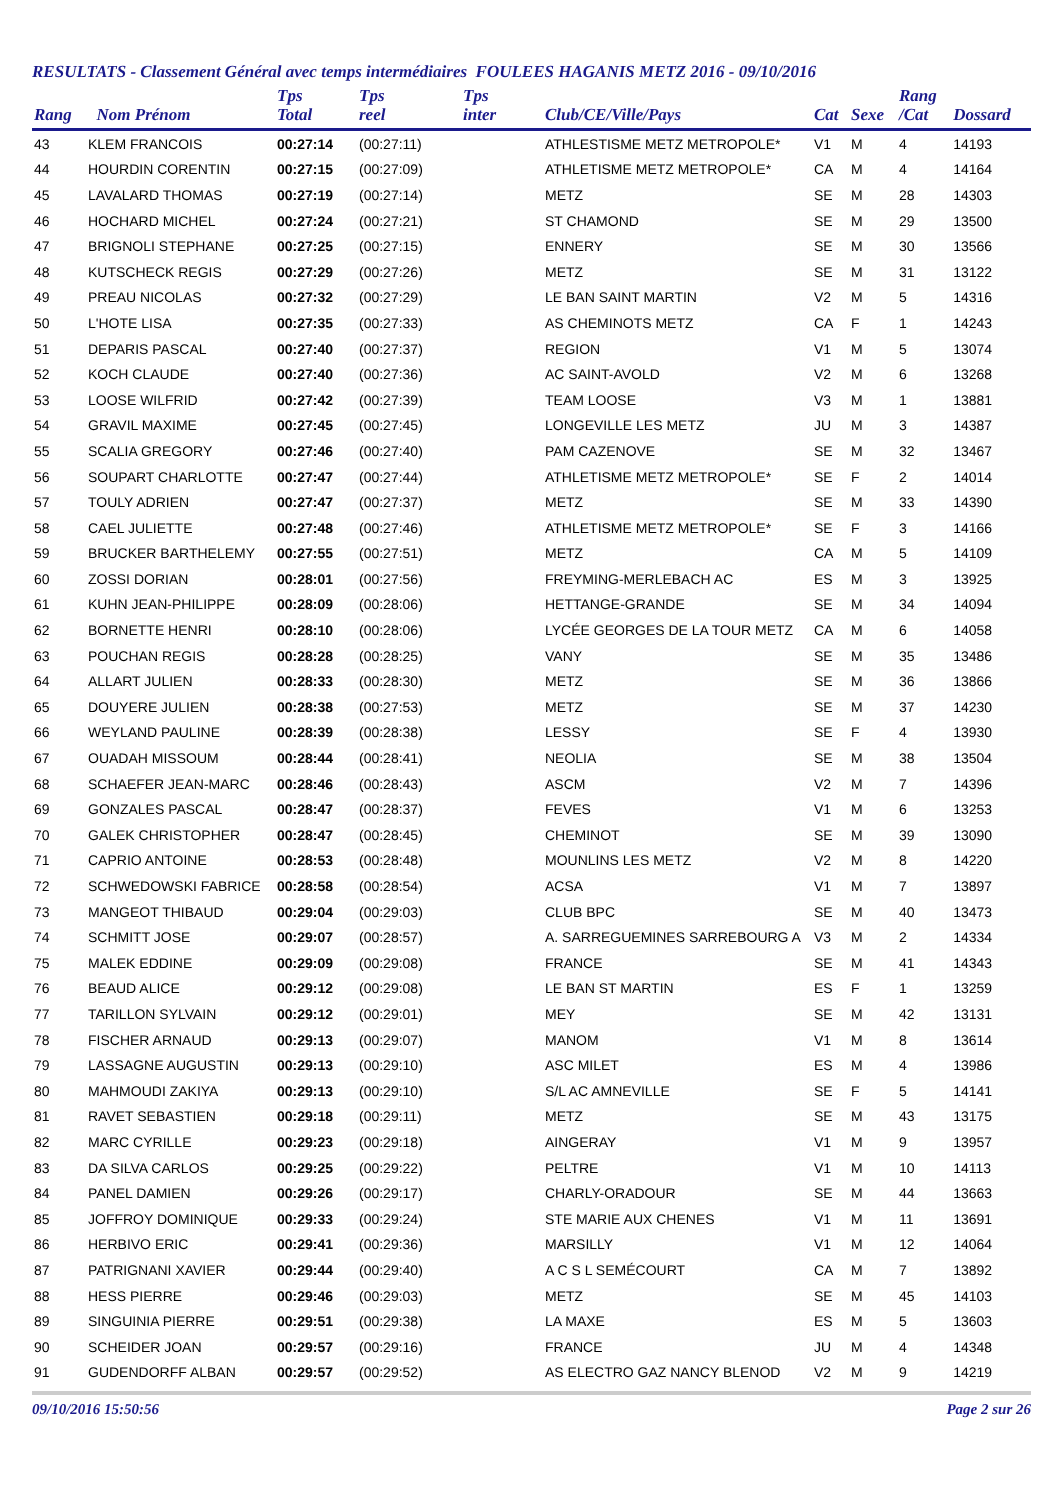RESULTATS - Classement Général avec temps intermédiaires FOULEES HAGANIS METZ 2016 - 09/10/2016
| Rang | Nom Prénom | Tps Total | Tps reel | Tps inter | Club/CE/Ville/Pays | Cat | Sexe | Rang /Cat | Dossard |
| --- | --- | --- | --- | --- | --- | --- | --- | --- | --- |
| 43 | KLEM FRANCOIS | 00:27:14 | (00:27:11) | | ATHLESTISME METZ METROPOLE* | V1 | M | 4 | 14193 |
| 44 | HOURDIN CORENTIN | 00:27:15 | (00:27:09) | | ATHLETISME METZ METROPOLE* | CA | M | 4 | 14164 |
| 45 | LAVALARD THOMAS | 00:27:19 | (00:27:14) | | METZ | SE | M | 28 | 14303 |
| 46 | HOCHARD MICHEL | 00:27:24 | (00:27:21) | | ST CHAMOND | SE | M | 29 | 13500 |
| 47 | BRIGNOLI STEPHANE | 00:27:25 | (00:27:15) | | ENNERY | SE | M | 30 | 13566 |
| 48 | KUTSCHECK REGIS | 00:27:29 | (00:27:26) | | METZ | SE | M | 31 | 13122 |
| 49 | PREAU NICOLAS | 00:27:32 | (00:27:29) | | LE BAN SAINT MARTIN | V2 | M | 5 | 14316 |
| 50 | L'HOTE LISA | 00:27:35 | (00:27:33) | | AS CHEMINOTS METZ | CA | F | 1 | 14243 |
| 51 | DEPARIS PASCAL | 00:27:40 | (00:27:37) | | REGION | V1 | M | 5 | 13074 |
| 52 | KOCH CLAUDE | 00:27:40 | (00:27:36) | | AC SAINT-AVOLD | V2 | M | 6 | 13268 |
| 53 | LOOSE WILFRID | 00:27:42 | (00:27:39) | | TEAM LOOSE | V3 | M | 1 | 13881 |
| 54 | GRAVIL MAXIME | 00:27:45 | (00:27:45) | | LONGEVILLE LES METZ | JU | M | 3 | 14387 |
| 55 | SCALIA GREGORY | 00:27:46 | (00:27:40) | | PAM CAZENOVE | SE | M | 32 | 13467 |
| 56 | SOUPART CHARLOTTE | 00:27:47 | (00:27:44) | | ATHLETISME METZ METROPOLE* | SE | F | 2 | 14014 |
| 57 | TOULY ADRIEN | 00:27:47 | (00:27:37) | | METZ | SE | M | 33 | 14390 |
| 58 | CAEL JULIETTE | 00:27:48 | (00:27:46) | | ATHLETISME METZ METROPOLE* | SE | F | 3 | 14166 |
| 59 | BRUCKER BARTHELEMY | 00:27:55 | (00:27:51) | | METZ | CA | M | 5 | 14109 |
| 60 | ZOSSI DORIAN | 00:28:01 | (00:27:56) | | FREYMING-MERLEBACH AC | ES | M | 3 | 13925 |
| 61 | KUHN JEAN-PHILIPPE | 00:28:09 | (00:28:06) | | HETTANGE-GRANDE | SE | M | 34 | 14094 |
| 62 | BORNETTE HENRI | 00:28:10 | (00:28:06) | | LYCÉE GEORGES DE LA TOUR METZ | CA | M | 6 | 14058 |
| 63 | POUCHAN REGIS | 00:28:28 | (00:28:25) | | VANY | SE | M | 35 | 13486 |
| 64 | ALLART JULIEN | 00:28:33 | (00:28:30) | | METZ | SE | M | 36 | 13866 |
| 65 | DOUYERE JULIEN | 00:28:38 | (00:27:53) | | METZ | SE | M | 37 | 14230 |
| 66 | WEYLAND PAULINE | 00:28:39 | (00:28:38) | | LESSY | SE | F | 4 | 13930 |
| 67 | OUADAH MISSOUM | 00:28:44 | (00:28:41) | | NEOLIA | SE | M | 38 | 13504 |
| 68 | SCHAEFER JEAN-MARC | 00:28:46 | (00:28:43) | | ASCM | V2 | M | 7 | 14396 |
| 69 | GONZALES PASCAL | 00:28:47 | (00:28:37) | | FEVES | V1 | M | 6 | 13253 |
| 70 | GALEK CHRISTOPHER | 00:28:47 | (00:28:45) | | CHEMINOT | SE | M | 39 | 13090 |
| 71 | CAPRIO ANTOINE | 00:28:53 | (00:28:48) | | MOUNLINS LES METZ | V2 | M | 8 | 14220 |
| 72 | SCHWEDOWSKI FABRICE | 00:28:58 | (00:28:54) | | ACSA | V1 | M | 7 | 13897 |
| 73 | MANGEOT THIBAUD | 00:29:04 | (00:29:03) | | CLUB BPC | SE | M | 40 | 13473 |
| 74 | SCHMITT JOSE | 00:29:07 | (00:28:57) | | A. SARREGUEMINES SARREBOURG A | V3 | M | 2 | 14334 |
| 75 | MALEK EDDINE | 00:29:09 | (00:29:08) | | FRANCE | SE | M | 41 | 14343 |
| 76 | BEAUD ALICE | 00:29:12 | (00:29:08) | | LE BAN ST MARTIN | ES | F | 1 | 13259 |
| 77 | TARILLON SYLVAIN | 00:29:12 | (00:29:01) | | MEY | SE | M | 42 | 13131 |
| 78 | FISCHER ARNAUD | 00:29:13 | (00:29:07) | | MANOM | V1 | M | 8 | 13614 |
| 79 | LASSAGNE AUGUSTIN | 00:29:13 | (00:29:10) | | ASC MILET | ES | M | 4 | 13986 |
| 80 | MAHMOUDI ZAKIYA | 00:29:13 | (00:29:10) | | S/L AC AMNEVILLE | SE | F | 5 | 14141 |
| 81 | RAVET SEBASTIEN | 00:29:18 | (00:29:11) | | METZ | SE | M | 43 | 13175 |
| 82 | MARC CYRILLE | 00:29:23 | (00:29:18) | | AINGERAY | V1 | M | 9 | 13957 |
| 83 | DA SILVA CARLOS | 00:29:25 | (00:29:22) | | PELTRE | V1 | M | 10 | 14113 |
| 84 | PANEL DAMIEN | 00:29:26 | (00:29:17) | | CHARLY-ORADOUR | SE | M | 44 | 13663 |
| 85 | JOFFROY DOMINIQUE | 00:29:33 | (00:29:24) | | STE MARIE AUX CHENES | V1 | M | 11 | 13691 |
| 86 | HERBIVO ERIC | 00:29:41 | (00:29:36) | | MARSILLY | V1 | M | 12 | 14064 |
| 87 | PATRIGNANI XAVIER | 00:29:44 | (00:29:40) | | A C S L SEMÉCOURT | CA | M | 7 | 13892 |
| 88 | HESS PIERRE | 00:29:46 | (00:29:03) | | METZ | SE | M | 45 | 14103 |
| 89 | SINGUINIA PIERRE | 00:29:51 | (00:29:38) | | LA MAXE | ES | M | 5 | 13603 |
| 90 | SCHEIDER JOAN | 00:29:57 | (00:29:16) | | FRANCE | JU | M | 4 | 14348 |
| 91 | GUDENDORFF ALBAN | 00:29:57 | (00:29:52) | | AS ELECTRO GAZ NANCY BLENOD | V2 | M | 9 | 14219 |
09/10/2016 15:50:56 Page 2 sur 26